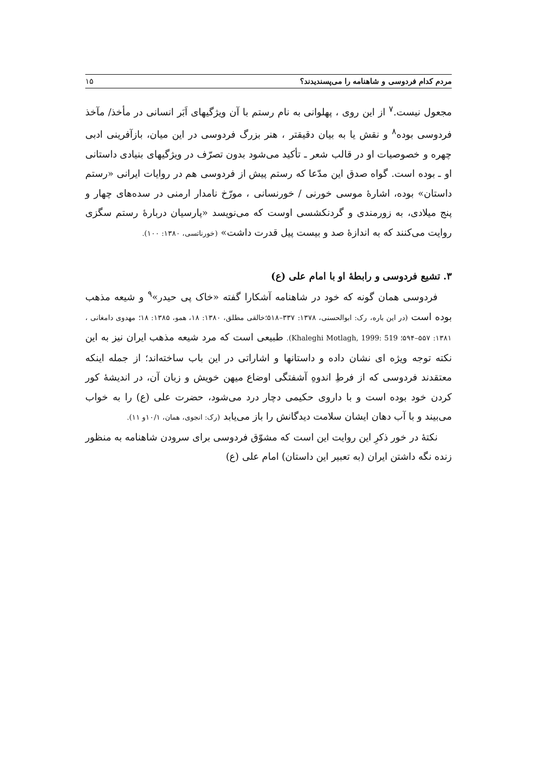مردم کدام فردوسی و شاهنامه را می‌پسندیدند؟ ۱۵
مجعول نیست.<sup>۷</sup> از این روی ، پهلوانی به نام رستم با آن ویژگیهای اَبَر انسانی در مأخذ/ مآخذ فردوسی بوده<sup>۸</sup> و نقش یا به بیان دقیقتر ، هنر بزرگ فردوسی در این میان، بازآفرینی ادبی چهره و خصوصیات او در قالب شعر ـ تأکید می‌شود بدون تصرّف در ویژگیهای بنیادی داستانی او ـ بوده است. گواه صدق این مدّعا که رستم پیش از فردوسی هم در روایات ایرانی «رستم داستان» بوده، اشارهٔ موسی خورنی / خورنسانی ، مورّخ نامدار ارمنی در سده‌های چهار و پنج میلادی، به زورمندی و گردنکشسی اوست که می‌نویسد «پارسیان دربارهٔ رستم سگزی روایت می‌کنند که به اندازهٔ صد و بیست پیل قدرت داشت» (خورناتسی، ۱۳۸۰: ۱۰۰).
۳. تشیع فردوسی و رابطهٔ او با امام علی (ع)
فردوسی همان گونه که خود در شاهنامه آشکارا گفته «خاک پی حیدر»<sup>۹</sup> و شیعه مذهب بوده است (در این باره، رک: ابوالحسنی، ۱۳۷۸: ۳۳۷–۵۱۸؛خالقی مطلق، ۱۳۸۰: ۱۸، همو، ۱۳۸۵: ۱۸؛ مهدوی دامغانی ، ۱۳۸۱: ۵۵۷–۵۹۴؛ Khaleghi Motlagh, 1999: 519). طبیعی است که مرد شیعه مذهب ایران نیز به این نکته توجه ویژه ای نشان داده و داستانها و اشاراتی در این باب ساخته‌اند؛ از جمله اینکه معتقدند فردوسی که از فرطِ اندوهِ آشفتگی اوضاع میهن خویش و زبان آن، در اندیشهٔ کور کردن خود بوده است و با داروی حکیمی دچار درد می‌شود، حضرت علی (ع) را به خواب می‌بیند و با آب دهان ایشان سلامت دیدگانش را باز می‌یابد (رک: انجوی، همان، ۱۰/۱و ۱۱).
نکتهٔ در خور ذکرِ این روایت این است که مشوّق فردوسی برای سرودن شاهنامه به منظور زنده نگه داشتن ایران (به تعبیر این داستان) امام علی (ع)